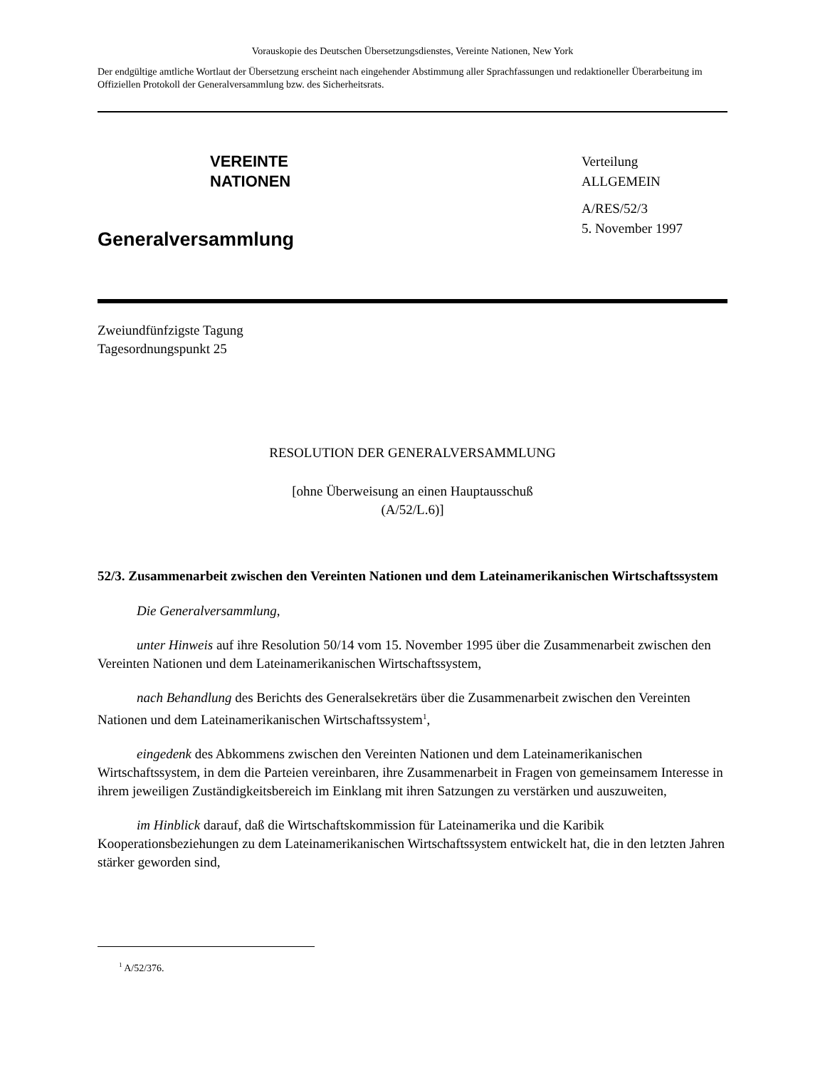Vorauskopie des Deutschen Übersetzungsdienstes, Vereinte Nationen, New York
Der endgültige amtliche Wortlaut der Übersetzung erscheint nach eingehender Abstimmung aller Sprachfassungen und redaktioneller Überarbeitung im Offiziellen Protokoll der Generalversammlung bzw. des Sicherheitsrats.
VEREINTE
NATIONEN
Generalversammlung
Verteilung
ALLGEMEIN
A/RES/52/3
5. November 1997
Zweiundfünfzigste Tagung
Tagesordnungspunkt 25
RESOLUTION DER GENERALVERSAMMLUNG
[ohne Überweisung an einen Hauptausschuß
(A/52/L.6)]
52/3. Zusammenarbeit zwischen den Vereinten Nationen und dem Lateinamerikanischen Wirtschaftssystem
Die Generalversammlung,
unter Hinweis auf ihre Resolution 50/14 vom 15. November 1995 über die Zusammenarbeit zwischen den Vereinten Nationen und dem Lateinamerikanischen Wirtschaftssystem,
nach Behandlung des Berichts des Generalsekretärs über die Zusammenarbeit zwischen den Vereinten Nationen und dem Lateinamerikanischen Wirtschaftssystem<sup>1</sup>,
eingedenk des Abkommens zwischen den Vereinten Nationen und dem Lateinamerikanischen Wirtschaftssystem, in dem die Parteien vereinbaren, ihre Zusammenarbeit in Fragen von gemeinsamem Interesse in ihrem jeweiligen Zuständigkeitsbereich im Einklang mit ihren Satzungen zu verstärken und auszuweiten,
im Hinblick darauf, daß die Wirtschaftskommission für Lateinamerika und die Karibik Kooperationsbeziehungen zu dem Lateinamerikanischen Wirtschaftssystem entwickelt hat, die in den letzten Jahren stärker geworden sind,
<sup>1</sup> A/52/376.